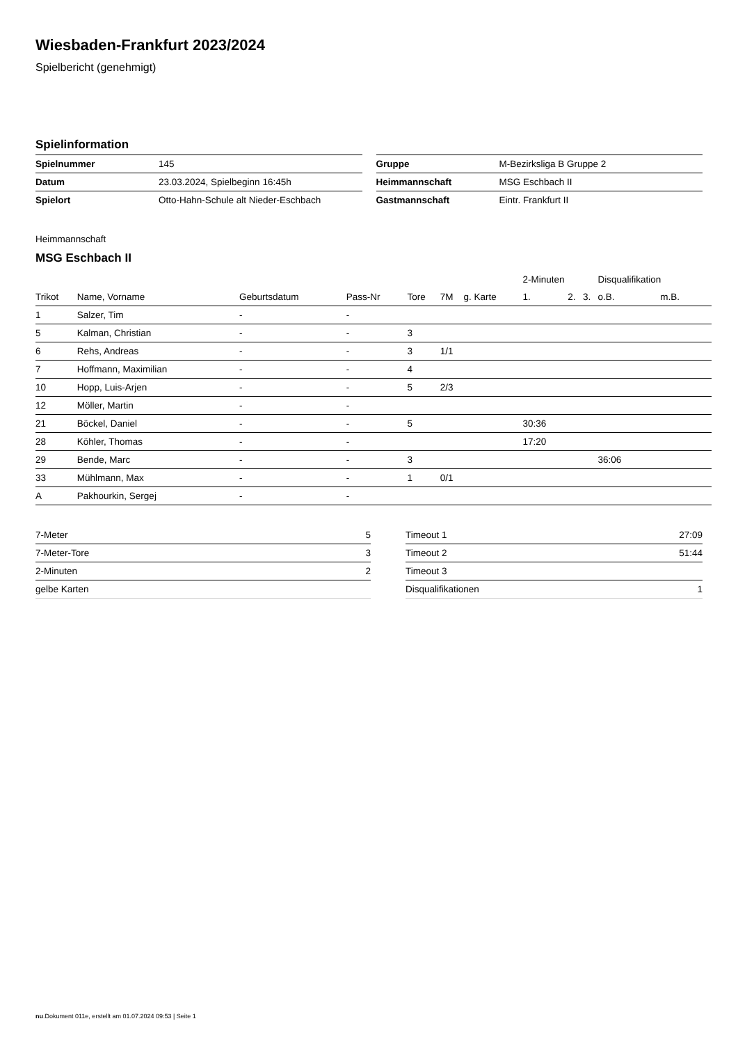Wiesbaden-Frankfurt 2023/2024
Spielbericht (genehmigt)
Spielinformation
| Spielnummer | 145 |
| Datum | 23.03.2024, Spielbeginn 16:45h |
| Spielort | Otto-Hahn-Schule alt Nieder-Eschbach |
| Gruppe | M-Bezirksliga B Gruppe 2 |
| Heimmannschaft | MSG Eschbach II |
| Gastmannschaft | Eintr. Frankfurt II |
Heimmannschaft
MSG Eschbach II
| | | | | | | | 2-Minuten | | | Disqualifikation | |
| --- | --- | --- | --- | --- | --- | --- | --- | --- | --- | --- | --- |
| Trikot | Name, Vorname | Geburtsdatum | Pass-Nr | Tore | 7M | g. Karte | 1. | 2. | 3. | o.B. | m.B. |
| 1 | Salzer, Tim | - | - | | | | | | | | |
| 5 | Kalman, Christian | - | - | 3 | | | | | | | |
| 6 | Rehs, Andreas | - | - | 3 | 1/1 | | | | | | |
| 7 | Hoffmann, Maximilian | - | - | 4 | | | | | | | |
| 10 | Hopp, Luis-Arjen | - | - | 5 | 2/3 | | | | | | |
| 12 | Möller, Martin | - | - | | | | | | | | |
| 21 | Böckel, Daniel | - | - | 5 | | | 30:36 | | | | |
| 28 | Köhler, Thomas | - | - | | | | 17:20 | | | | |
| 29 | Bende, Marc | - | - | 3 | | | | | | 36:06 | |
| 33 | Mühlmann, Max | - | - | 1 | 0/1 | | | | | | |
| A | Pakhourkin, Sergej | - | - | | | | | | | | |
| 7-Meter | 5 |
| 7-Meter-Tore | 3 |
| 2-Minuten | 2 |
| gelbe Karten | |
| Timeout 1 | 27:09 |
| Timeout 2 | 51:44 |
| Timeout 3 | |
| Disqualifikationen | 1 |
nu.Dokument 011e, erstellt am 01.07.2024 09:53 | Seite 1